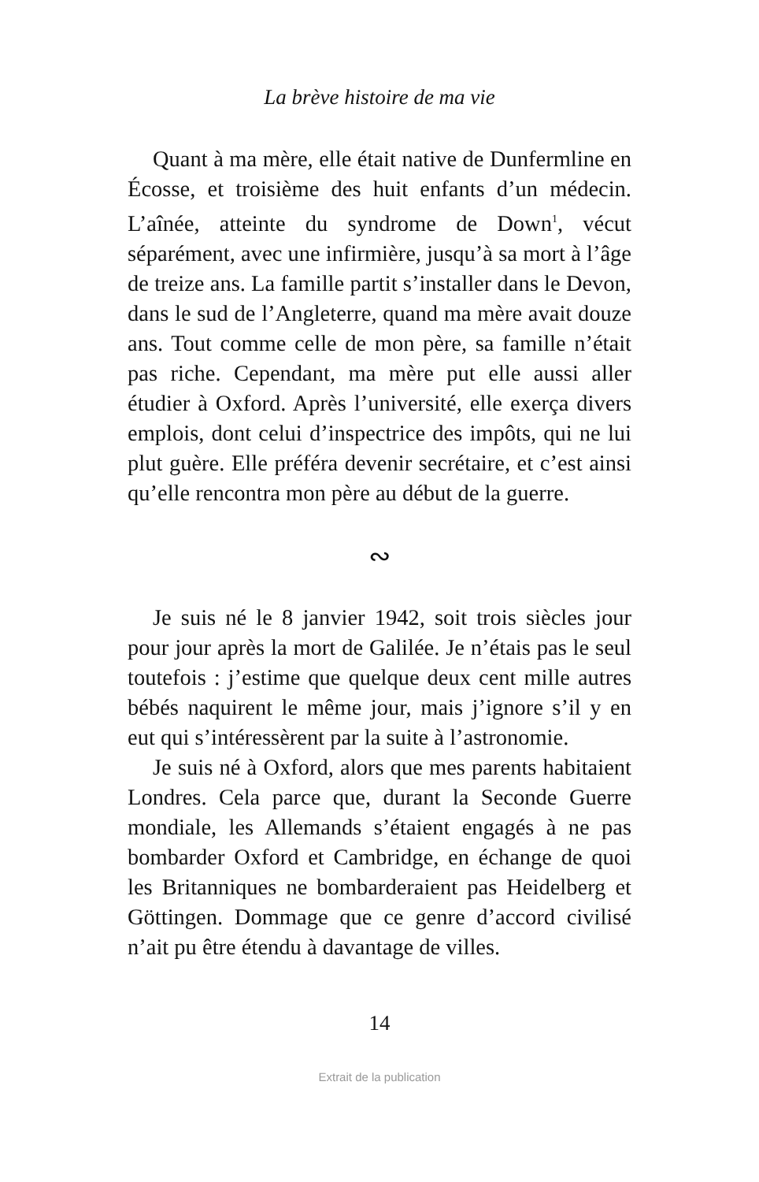La brève histoire de ma vie
Quant à ma mère, elle était native de Dunfermline en Écosse, et troisième des huit enfants d’un médecin. L’aînée, atteinte du syndrome de Down<sup>1</sup>, vécut séparément, avec une infirmière, jusqu’à sa mort à l’âge de treize ans. La famille partit s’installer dans le Devon, dans le sud de l’Angleterre, quand ma mère avait douze ans. Tout comme celle de mon père, sa famille n’était pas riche. Cependant, ma mère put elle aussi aller étudier à Oxford. Après l’université, elle exerça divers emplois, dont celui d’inspectrice des impôts, qui ne lui plut guère. Elle préféra devenir secrétaire, et c’est ainsi qu’elle rencontra mon père au début de la guerre.
∾
Je suis né le 8 janvier 1942, soit trois siècles jour pour jour après la mort de Galilée. Je n’étais pas le seul toutefois : j’estime que quelque deux cent mille autres bébés naquirent le même jour, mais j’ignore s’il y en eut qui s’intéressèrent par la suite à l’astronomie.
Je suis né à Oxford, alors que mes parents habitaient Londres. Cela parce que, durant la Seconde Guerre mondiale, les Allemands s’étaient engagés à ne pas bombarder Oxford et Cambridge, en échange de quoi les Britanniques ne bombarderaient pas Heidelberg et Göttingen. Dommage que ce genre d’accord civilisé n’ait pu être étendu à davantage de villes.
14
Extrait de la publication